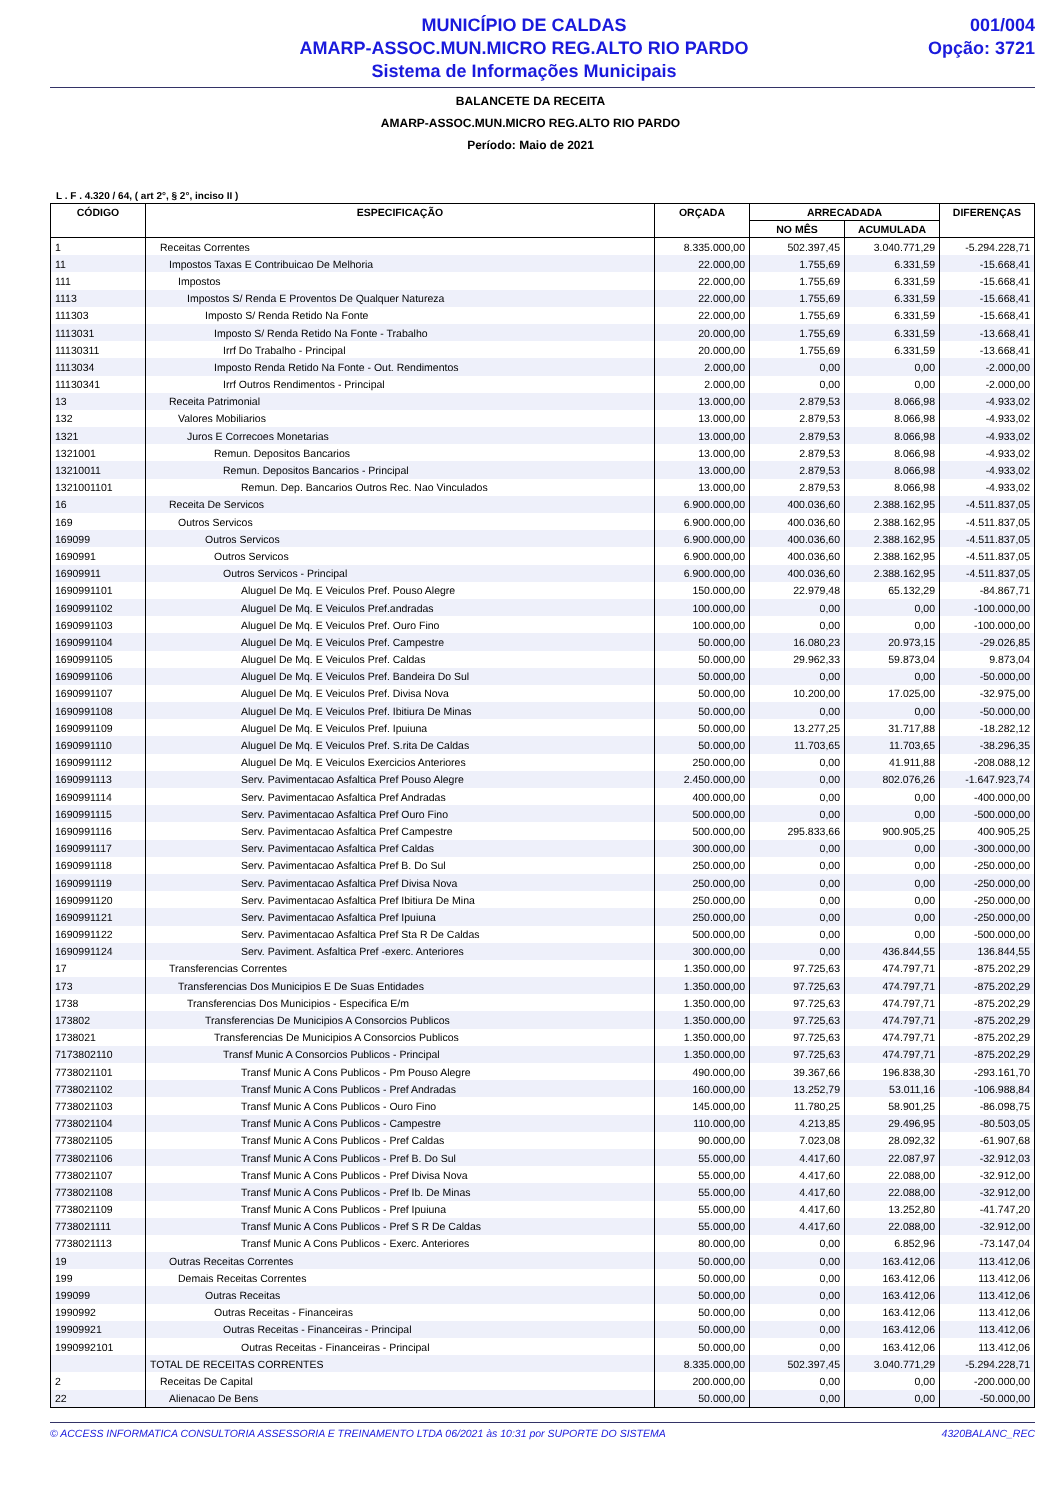MUNICÍPIO DE CALDAS
AMARP-ASSOC.MUN.MICRO REG.ALTO RIO PARDO
Sistema de Informações Municipais
001/004
Opção: 3721
BALANCETE DA RECEITA
AMARP-ASSOC.MUN.MICRO REG.ALTO RIO PARDO
Período: Maio de 2021
L . F . 4.320 / 64, ( art 2°, § 2°, inciso II )
| CÓDIGO | ESPECIFICAÇÃO | ORÇADA | ARRECADADA | | DIFERENÇAS |
| --- | --- | --- | --- | --- | --- |
| | | | NO MÊS | ACUMULADA | |
| 1 | Receitas Correntes | 8.335.000,00 | 502.397,45 | 3.040.771,29 | -5.294.228,71 |
| 11 | Impostos Taxas E Contribuicao De Melhoria | 22.000,00 | 1.755,69 | 6.331,59 | -15.668,41 |
| 111 | Impostos | 22.000,00 | 1.755,69 | 6.331,59 | -15.668,41 |
| 1113 | Impostos S/ Renda E Proventos De Qualquer Natureza | 22.000,00 | 1.755,69 | 6.331,59 | -15.668,41 |
| 111303 | Imposto S/ Renda Retido Na Fonte | 22.000,00 | 1.755,69 | 6.331,59 | -15.668,41 |
| 1113031 | Imposto S/ Renda Retido Na Fonte - Trabalho | 20.000,00 | 1.755,69 | 6.331,59 | -13.668,41 |
| 11130311 | Irrf Do Trabalho - Principal | 20.000,00 | 1.755,69 | 6.331,59 | -13.668,41 |
| 1113034 | Imposto Renda Retido Na Fonte - Out. Rendimentos | 2.000,00 | 0,00 | 0,00 | -2.000,00 |
| 11130341 | Irrf Outros Rendimentos - Principal | 2.000,00 | 0,00 | 0,00 | -2.000,00 |
| 13 | Receita Patrimonial | 13.000,00 | 2.879,53 | 8.066,98 | -4.933,02 |
| 132 | Valores Mobiliarios | 13.000,00 | 2.879,53 | 8.066,98 | -4.933,02 |
| 1321 | Juros E Correcoes Monetarias | 13.000,00 | 2.879,53 | 8.066,98 | -4.933,02 |
| 1321001 | Remun. Depositos Bancarios | 13.000,00 | 2.879,53 | 8.066,98 | -4.933,02 |
| 13210011 | Remun. Depositos Bancarios - Principal | 13.000,00 | 2.879,53 | 8.066,98 | -4.933,02 |
| 1321001101 | Remun. Dep. Bancarios Outros Rec. Nao Vinculados | 13.000,00 | 2.879,53 | 8.066,98 | -4.933,02 |
| 16 | Receita De Servicos | 6.900.000,00 | 400.036,60 | 2.388.162,95 | -4.511.837,05 |
| 169 | Outros Servicos | 6.900.000,00 | 400.036,60 | 2.388.162,95 | -4.511.837,05 |
| 169099 | Outros Servicos | 6.900.000,00 | 400.036,60 | 2.388.162,95 | -4.511.837,05 |
| 1690991 | Outros Servicos | 6.900.000,00 | 400.036,60 | 2.388.162,95 | -4.511.837,05 |
| 16909911 | Outros Servicos - Principal | 6.900.000,00 | 400.036,60 | 2.388.162,95 | -4.511.837,05 |
| 1690991101 | Aluguel De Mq. E Veiculos Pref. Pouso Alegre | 150.000,00 | 22.979,48 | 65.132,29 | -84.867,71 |
| 1690991102 | Aluguel De Mq. E Veiculos Pref.andradas | 100.000,00 | 0,00 | 0,00 | -100.000,00 |
| 1690991103 | Aluguel De Mq. E Veiculos Pref. Ouro Fino | 100.000,00 | 0,00 | 0,00 | -100.000,00 |
| 1690991104 | Aluguel De Mq. E Veiculos Pref. Campestre | 50.000,00 | 16.080,23 | 20.973,15 | -29.026,85 |
| 1690991105 | Aluguel De Mq. E Veiculos Pref. Caldas | 50.000,00 | 29.962,33 | 59.873,04 | 9.873,04 |
| 1690991106 | Aluguel De Mq. E Veiculos Pref. Bandeira Do Sul | 50.000,00 | 0,00 | 0,00 | -50.000,00 |
| 1690991107 | Aluguel De Mq. E Veiculos Pref. Divisa Nova | 50.000,00 | 10.200,00 | 17.025,00 | -32.975,00 |
| 1690991108 | Aluguel De Mq. E Veiculos Pref. Ibitiura De Minas | 50.000,00 | 0,00 | 0,00 | -50.000,00 |
| 1690991109 | Aluguel De Mq. E Veiculos Pref. Ipuiuna | 50.000,00 | 13.277,25 | 31.717,88 | -18.282,12 |
| 1690991110 | Aluguel De Mq. E Veiculos Pref. S.rita De Caldas | 50.000,00 | 11.703,65 | 11.703,65 | -38.296,35 |
| 1690991112 | Aluguel De Mq. E Veiculos Exercicios Anteriores | 250.000,00 | 0,00 | 41.911,88 | -208.088,12 |
| 1690991113 | Serv. Pavimentacao Asfaltica Pref Pouso Alegre | 2.450.000,00 | 0,00 | 802.076,26 | -1.647.923,74 |
| 1690991114 | Serv. Pavimentacao Asfaltica Pref Andradas | 400.000,00 | 0,00 | 0,00 | -400.000,00 |
| 1690991115 | Serv. Pavimentacao Asfaltica Pref Ouro Fino | 500.000,00 | 0,00 | 0,00 | -500.000,00 |
| 1690991116 | Serv. Pavimentacao Asfaltica Pref Campestre | 500.000,00 | 295.833,66 | 900.905,25 | 400.905,25 |
| 1690991117 | Serv. Pavimentacao Asfaltica Pref Caldas | 300.000,00 | 0,00 | 0,00 | -300.000,00 |
| 1690991118 | Serv. Pavimentacao Asfaltica Pref B. Do Sul | 250.000,00 | 0,00 | 0,00 | -250.000,00 |
| 1690991119 | Serv. Pavimentacao Asfaltica Pref Divisa Nova | 250.000,00 | 0,00 | 0,00 | -250.000,00 |
| 1690991120 | Serv. Pavimentacao Asfaltica Pref Ibitiura De Mina | 250.000,00 | 0,00 | 0,00 | -250.000,00 |
| 1690991121 | Serv. Pavimentacao Asfaltica Pref Ipuiuna | 250.000,00 | 0,00 | 0,00 | -250.000,00 |
| 1690991122 | Serv. Pavimentacao Asfaltica Pref Sta R De Caldas | 500.000,00 | 0,00 | 0,00 | -500.000,00 |
| 1690991124 | Serv. Paviment. Asfaltica Pref -exerc. Anteriores | 300.000,00 | 0,00 | 436.844,55 | 136.844,55 |
| 17 | Transferencias Correntes | 1.350.000,00 | 97.725,63 | 474.797,71 | -875.202,29 |
| 173 | Transferencias Dos Municipios E De Suas Entidades | 1.350.000,00 | 97.725,63 | 474.797,71 | -875.202,29 |
| 1738 | Transferencias Dos Municipios - Especifica E/m | 1.350.000,00 | 97.725,63 | 474.797,71 | -875.202,29 |
| 173802 | Transferencias De Municipios A Consorcios Publicos | 1.350.000,00 | 97.725,63 | 474.797,71 | -875.202,29 |
| 1738021 | Transferencias De Municipios A Consorcios Publicos | 1.350.000,00 | 97.725,63 | 474.797,71 | -875.202,29 |
| 7173802110 | Transf Munic A Consorcios Publicos - Principal | 1.350.000,00 | 97.725,63 | 474.797,71 | -875.202,29 |
| 7738021101 | Transf Munic A Cons Publicos - Pm Pouso Alegre | 490.000,00 | 39.367,66 | 196.838,30 | -293.161,70 |
| 7738021102 | Transf Munic A Cons Publicos - Pref Andradas | 160.000,00 | 13.252,79 | 53.011,16 | -106.988,84 |
| 7738021103 | Transf Munic A Cons Publicos - Ouro Fino | 145.000,00 | 11.780,25 | 58.901,25 | -86.098,75 |
| 7738021104 | Transf Munic A Cons Publicos - Campestre | 110.000,00 | 4.213,85 | 29.496,95 | -80.503,05 |
| 7738021105 | Transf Munic A Cons Publicos - Pref Caldas | 90.000,00 | 7.023,08 | 28.092,32 | -61.907,68 |
| 7738021106 | Transf Munic A Cons Publicos - Pref B. Do Sul | 55.000,00 | 4.417,60 | 22.087,97 | -32.912,03 |
| 7738021107 | Transf Munic A Cons Publicos - Pref Divisa Nova | 55.000,00 | 4.417,60 | 22.088,00 | -32.912,00 |
| 7738021108 | Transf Munic A Cons Publicos - Pref Ib. De Minas | 55.000,00 | 4.417,60 | 22.088,00 | -32.912,00 |
| 7738021109 | Transf Munic A Cons Publicos - Pref Ipuiuna | 55.000,00 | 4.417,60 | 13.252,80 | -41.747,20 |
| 7738021111 | Transf Munic A Cons Publicos - Pref S R De Caldas | 55.000,00 | 4.417,60 | 22.088,00 | -32.912,00 |
| 7738021113 | Transf Munic A Cons Publicos - Exerc. Anteriores | 80.000,00 | 0,00 | 6.852,96 | -73.147,04 |
| 19 | Outras Receitas Correntes | 50.000,00 | 0,00 | 163.412,06 | 113.412,06 |
| 199 | Demais Receitas Correntes | 50.000,00 | 0,00 | 163.412,06 | 113.412,06 |
| 199099 | Outras Receitas | 50.000,00 | 0,00 | 163.412,06 | 113.412,06 |
| 1990992 | Outras Receitas - Financeiras | 50.000,00 | 0,00 | 163.412,06 | 113.412,06 |
| 19909921 | Outras Receitas - Financeiras - Principal | 50.000,00 | 0,00 | 163.412,06 | 113.412,06 |
| 1990992101 | Outras Receitas - Financeiras - Principal | 50.000,00 | 0,00 | 163.412,06 | 113.412,06 |
| | TOTAL DE RECEITAS CORRENTES | 8.335.000,00 | 502.397,45 | 3.040.771,29 | -5.294.228,71 |
| 2 | Receitas De Capital | 200.000,00 | 0,00 | 0,00 | -200.000,00 |
| 22 | Alienacao De Bens | 50.000,00 | 0,00 | 0,00 | -50.000,00 |
© ACCESS INFORMATICA CONSULTORIA ASSESSORIA E TREINAMENTO LTDA 06/2021 às 10:31 por SUPORTE DO SISTEMA 4320BALANC_REC